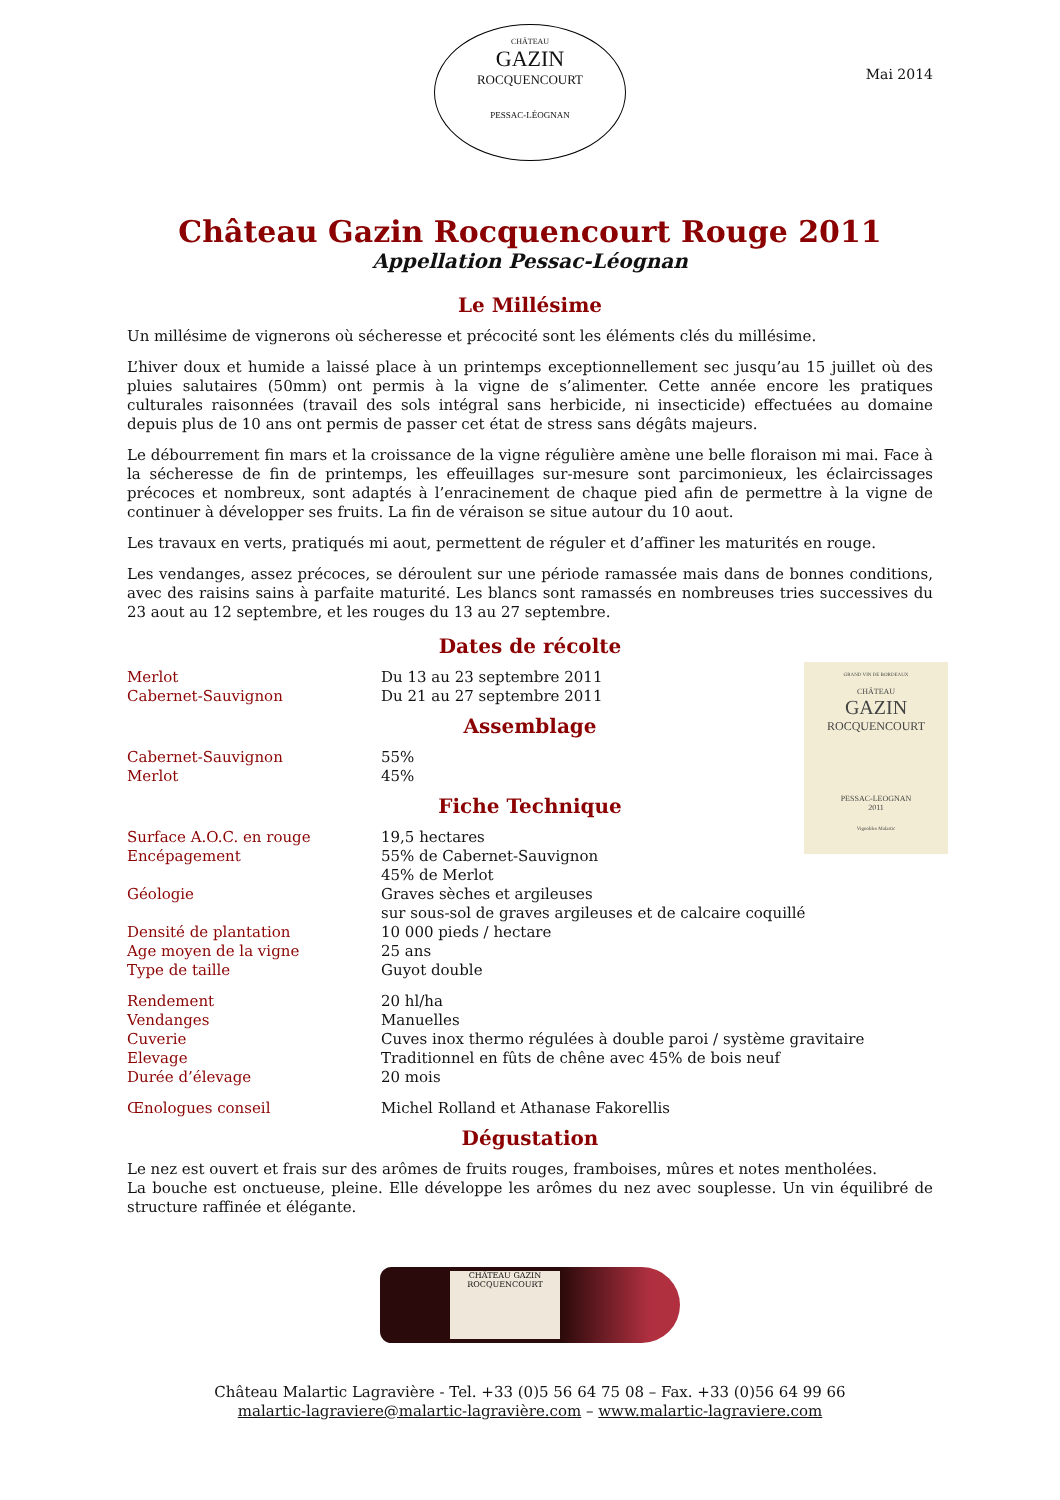CHÂTEAU
GAZIN
ROCQUENCOURT
PESSAC-LÉOGNAN
Mai 2014
Château Gazin Rocquencourt Rouge 2011
Appellation Pessac-Léognan
Le Millésime
Un millésime de vignerons où sécheresse et précocité sont les éléments clés du millésime.
L’hiver doux et humide a laissé place à un printemps exceptionnellement sec jusqu’au 15 juillet où des pluies salutaires (50mm) ont permis à la vigne de s’alimenter. Cette année encore les pratiques culturales raisonnées (travail des sols intégral sans herbicide, ni insecticide) effectuées au domaine depuis plus de 10 ans ont permis de passer cet état de stress sans dégâts majeurs.
Le débourrement fin mars et la croissance de la vigne régulière amène une belle floraison mi mai. Face à la sécheresse de fin de printemps, les effeuillages sur-mesure sont parcimonieux, les éclaircissages précoces et nombreux, sont adaptés à l’enracinement de chaque pied afin de permettre à la vigne de continuer à développer ses fruits. La fin de véraison se situe autour du 10 aout.
Les travaux en verts, pratiqués mi aout, permettent de réguler et d’affiner les maturités en rouge.
Les vendanges, assez précoces, se déroulent sur une période ramassée mais dans de bonnes conditions, avec des raisins sains à parfaite maturité. Les blancs sont ramassés en nombreuses tries successives du 23 aout au 12 septembre, et les rouges du 13 au 27 septembre.
Dates de récolte
| Merlot | Du 13 au 23 septembre 2011 |
| Cabernet-Sauvignon | Du 21 au 27 septembre 2011 |
Assemblage
| Cabernet-Sauvignon | 55% |
| Merlot | 45% |
Fiche Technique
| Surface A.O.C. en rouge | 19,5 hectares |
| Encépagement | 55% de Cabernet-Sauvignon 45% de Merlot |
| Géologie | Graves sèches et argileuses sur sous-sol de graves argileuses et de calcaire coquillé |
| Densité de plantation | 10 000 pieds / hectare |
| Age moyen de la vigne | 25 ans |
| Type de taille | Guyot double |
| Rendement | 20 hl/ha |
| Vendanges | Manuelles |
| Cuverie | Cuves inox thermo régulées à double paroi / système gravitaire |
| Elevage | Traditionnel en fûts de chêne avec 45% de bois neuf |
| Durée d’élevage | 20 mois |
| Œnologues conseil | Michel Rolland et Athanase Fakorellis |
Dégustation
Le nez est ouvert et frais sur des arômes de fruits rouges, framboises, mûres et notes mentholées.
La bouche est onctueuse, pleine. Elle développe les arômes du nez avec souplesse. Un vin équilibré de structure raffinée et élégante.
GRAND VIN DE BORDEAUX
CHÂTEAU
GAZIN
ROCQUENCOURT
PESSAC-LEOGNAN
2011
Vignobles Malartic
CHÂTEAU GAZIN ROCQUENCOURT
Château Malartic Lagravière - Tel. +33 (0)5 56 64 75 08 – Fax. +33 (0)56 64 99 66
malartic-lagraviere@malartic-lagravière.com – www.malartic-lagraviere.com